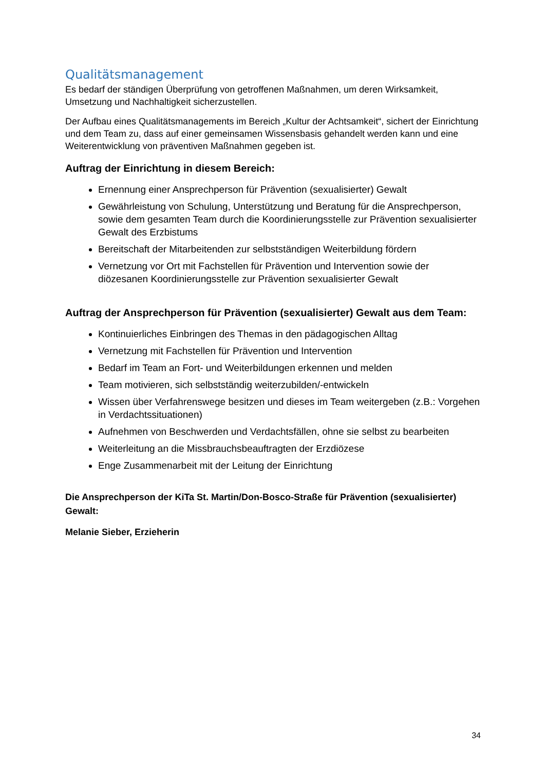Qualitätsmanagement
Es bedarf der ständigen Überprüfung von getroffenen Maßnahmen, um deren Wirksamkeit, Umsetzung und Nachhaltigkeit sicherzustellen.
Der Aufbau eines Qualitätsmanagements im Bereich „Kultur der Achtsamkeit“, sichert der Einrichtung und dem Team zu, dass auf einer gemeinsamen Wissensbasis gehandelt werden kann und eine Weiterentwicklung von präventiven Maßnahmen gegeben ist.
Auftrag der Einrichtung in diesem Bereich:
Ernennung einer Ansprechperson für Prävention (sexualisierter) Gewalt
Gewährleistung von Schulung, Unterstützung und Beratung für die Ansprechperson, sowie dem gesamten Team durch die Koordinierungsstelle zur Prävention sexualisierter Gewalt des Erzbistums
Bereitschaft der Mitarbeitenden zur selbstständigen Weiterbildung fördern
Vernetzung vor Ort mit Fachstellen für Prävention und Intervention sowie der diözesanen Koordinierungsstelle zur Prävention sexualisierter Gewalt
Auftrag der Ansprechperson für Prävention (sexualisierter) Gewalt aus dem Team:
Kontinuierliches Einbringen des Themas in den pädagogischen Alltag
Vernetzung mit Fachstellen für Prävention und Intervention
Bedarf im Team an Fort- und Weiterbildungen erkennen und melden
Team motivieren, sich selbstständig weiterzubilden/-entwickeln
Wissen über Verfahrenswege besitzen und dieses im Team weitergeben (z.B.: Vorgehen in Verdachtssituationen)
Aufnehmen von Beschwerden und Verdachtsfällen, ohne sie selbst zu bearbeiten
Weiterleitung an die Missbrauchsbeauftragten der Erzdiözese
Enge Zusammenarbeit mit der Leitung der Einrichtung
Die Ansprechperson der KiTa St. Martin/Don-Bosco-Straße für Prävention (sexualisierter) Gewalt:
Melanie Sieber, Erzieherin
34